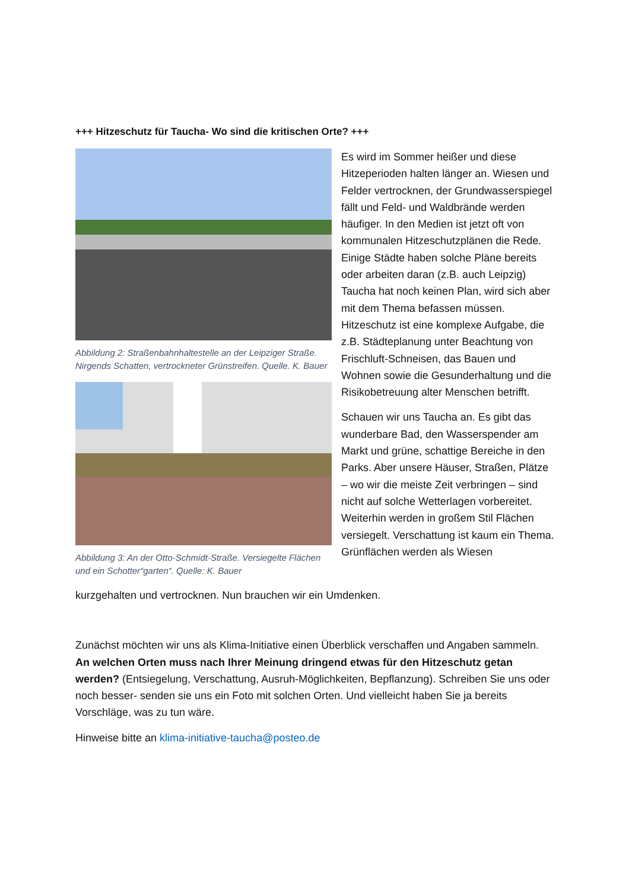+++ Hitzeschutz für Taucha- Wo sind die kritischen Orte? +++
Abbildung 2: Straßenbahnhaltestelle an der Leipziger Straße. Nirgends Schatten, vertrockneter Grünstreifen. Quelle. K. Bauer
Abbildung 3: An der Otto-Schmidt-Straße. Versiegelte Flächen und ein Schotter“garten“. Quelle: K. Bauer
Es wird im Sommer heißer und diese Hitzeperioden halten länger an. Wiesen und Felder vertrocknen, der Grundwasserspiegel fällt und Feld- und Waldbrände werden häufiger. In den Medien ist jetzt oft von kommunalen Hitzeschutzplänen die Rede. Einige Städte haben solche Pläne bereits oder arbeiten daran (z.B. auch Leipzig) Taucha hat noch keinen Plan, wird sich aber mit dem Thema befassen müssen. Hitzeschutz ist eine komplexe Aufgabe, die z.B. Städteplanung unter Beachtung von Frischluft-Schneisen, das Bauen und Wohnen sowie die Gesunderhaltung und die Risikobetreuung alter Menschen betrifft.
Schauen wir uns Taucha an. Es gibt das wunderbare Bad, den Wasserspender am Markt und grüne, schattige Bereiche in den Parks. Aber unsere Häuser, Straßen, Plätze – wo wir die meiste Zeit verbringen – sind nicht auf solche Wetterlagen vorbereitet. Weiterhin werden in großem Stil Flächen versiegelt. Verschattung ist kaum ein Thema. Grünflächen werden als Wiesen
kurzgehalten und vertrocknen. Nun brauchen wir ein Umdenken.
Zunächst möchten wir uns als Klima-Initiative einen Überblick verschaffen und Angaben sammeln. An welchen Orten muss nach Ihrer Meinung dringend etwas für den Hitzeschutz getan werden? (Entsiegelung, Verschattung, Ausruh-Möglichkeiten, Bepflanzung). Schreiben Sie uns oder noch besser- senden sie uns ein Foto mit solchen Orten. Und vielleicht haben Sie ja bereits Vorschläge, was zu tun wäre.
Hinweise bitte an klima-initiative-taucha@posteo.de